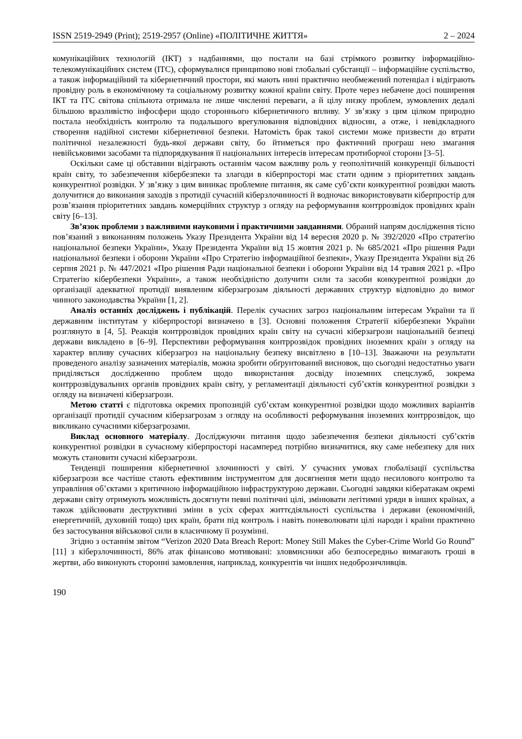ISSN 2519-2949 (Print); 2519-2957 (Online) «ПОЛІТИЧНЕ ЖИТТЯ» 2 – 2024
комунікаційних технологій (ІКТ) з надбаннями, що постали на базі стрімкого розвитку інформаційно-телекомунікаційних систем (ІТС), сформувалися принципово нові глобальні субстанції – інформаційне суспільство, а також інформаційний та кібернетичний простори, які мають нині практично необмежений потенціал і відіграють провідну роль в економічному та соціальному розвитку кожної країни світу. Проте через небачене досі поширення ІКТ та ІТС світова спільнота отримала не лише численні переваги, а й цілу низку проблем, зумовлених дедалі більшою вразливістю інфосфери щодо стороннього кібернетичного впливу. У зв’язку з цим цілком природно постала необхідність контролю та подальшого врегулювання відповідних відносин, а отже, і невідкладного створення надійної системи кібернетичної безпеки. Натомість брак такої системи може призвести до втрати політичної незалежності будь-якої держави світу, бо йтиметься про фактичний програш нею змагання невійськовими засобами та підпорядкування її національних інтересів інтересам протиборчої сторони [3–5].
Оскільки саме ці обставини відіграють останнім часом важливу роль у геополітичній конкуренції більшості країн світу, то забезпечення кібербезпеки та злагоди в кіберпросторі має стати одним з пріоритетних завдань конкурентної розвідки. У зв’язку з цим виникає проблемне питання, як саме суб’єкти конкурентної розвідки мають долучитися до виконання заходів з протидії сучасній кіберзлочинності й водночас використовувати кіберпростір для розв’язання пріоритетних завдань комерційних структур з огляду на реформування контррозвідок провідних країн світу [6–13].
Зв’язок проблеми з важливими науковими і практичними завданнями. Обраний напрям дослідження тісно пов’язаний з виконанням положень Указу Президента України від 14 вересня 2020 р. № 392/2020 «Про стратегію національної безпеки України», Указу Президента України від 15 жовтня 2021 р. № 685/2021 «Про рішення Ради національної безпеки і оборони України «Про Стратегію інформаційної безпеки», Указу Президента України від 26 серпня 2021 р. № 447/2021 «Про рішення Ради національної безпеки і оборони України від 14 травня 2021 р. «Про Стратегію кібербезпеки України», а також необхідністю долучити сили та засоби конкурентної розвідки до організації адекватної протидії виявленим кіберзагрозам діяльності державних структур відповідно до вимог чинного законодавства України [1, 2].
Аналіз останніх досліджень і публікацій. Перелік сучасних загроз національним інтересам України та її державним інститутам у кіберпросторі визначено в [3]. Основні положення Стратегії кібербезпеки України розглянуто в [4, 5]. Реакція контррозвідок провідних країн світу на сучасні кіберзагрози національній безпеці держави викладено в [6–9]. Перспективи реформування контррозвідок провідних іноземних країн з огляду на характер впливу сучасних кіберзагроз на національну безпеку висвітлено в [10–13]. Зважаючи на результати проведеного аналізу зазначених матеріалів, можна зробити обґрунтований висновок, що сьогодні недостатньо уваги приділяється дослідженню проблем щодо використання досвіду іноземних спецслужб, зокрема контррозвідувальних органів провідних країн світу, у регламентації діяльності суб’єктів конкурентної розвідки з огляду на визначені кіберзагрози.
Метою статті є підготовка окремих пропозицій суб’єктам конкурентної розвідки щодо можливих варіантів організації протидії сучасним кіберзагрозам з огляду на особливості реформування іноземних контррозвідок, що викликано сучасними кіберзагрозами.
Виклад основного матеріалу. Досліджуючи питання щодо забезпечення безпеки діяльності суб’єктів конкурентної розвідки в сучасному кіберпросторі насамперед потрібно визначитися, яку саме небезпеку для них можуть становити сучасні кіберзагрози.
Тенденції поширення кібернетичної злочинності у світі. У сучасних умовах глобалізації суспільства кіберзагрози все частіше стають ефективним інструментом для досягнення мети щодо несилового контролю та управління об’єктами з критичною інформаційною інфраструктурою держави. Сьогодні завдяки кібератакам окремі держави світу отримують можливість досягнути певні політичні цілі, змінювати легітимні уряди в інших країнах, а також здійснювати деструктивні зміни в усіх сферах життєдіяльності суспільства і держави (економічній, енергетичній, духовній тощо) цих країн, брати під контроль і навіть поневолювати цілі народи і країни практично без застосування військової сили в класичному її розумінні.
Згідно з останнім звітом “Verizon 2020 Data Breach Report: Money Still Makes the Cyber-Crime World Go Round” [11] з кіберзлочинності, 86% атак фінансово мотивовані: зловмисники або безпосередньо вимагають гроші в жертви, або виконують сторонні замовлення, наприклад, конкурентів чи інших недоброзичливців.
190